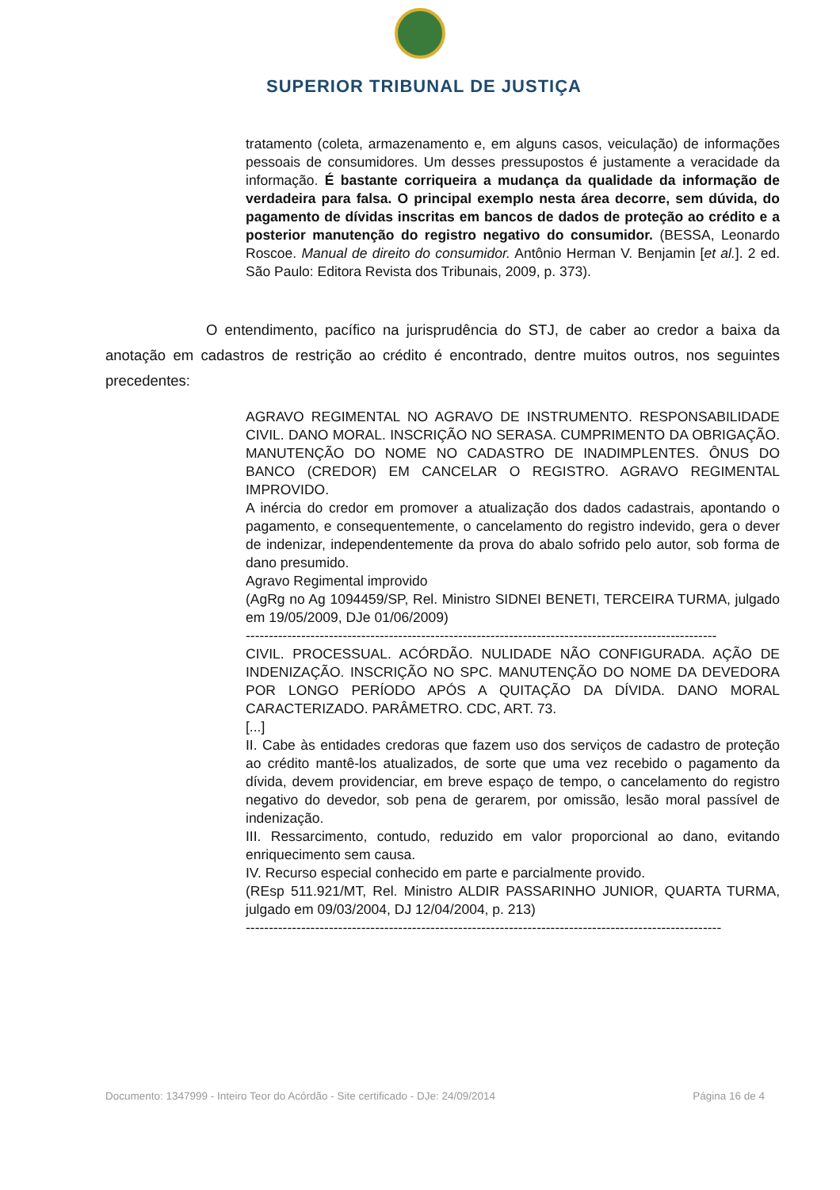SUPERIOR TRIBUNAL DE JUSTIÇA
tratamento (coleta, armazenamento e, em alguns casos, veiculação) de informações pessoais de consumidores. Um desses pressupostos é justamente a veracidade da informação. É bastante corriqueira a mudança da qualidade da informação de verdadeira para falsa. O principal exemplo nesta área decorre, sem dúvida, do pagamento de dívidas inscritas em bancos de dados de proteção ao crédito e a posterior manutenção do registro negativo do consumidor. (BESSA, Leonardo Roscoe. Manual de direito do consumidor. Antônio Herman V. Benjamin [et al.]. 2 ed. São Paulo: Editora Revista dos Tribunais, 2009, p. 373).
O entendimento, pacífico na jurisprudência do STJ, de caber ao credor a baixa da anotação em cadastros de restrição ao crédito é encontrado, dentre muitos outros, nos seguintes precedentes:
AGRAVO REGIMENTAL NO AGRAVO DE INSTRUMENTO. RESPONSABILIDADE CIVIL. DANO MORAL. INSCRIÇÃO NO SERASA. CUMPRIMENTO DA OBRIGAÇÃO. MANUTENÇÃO DO NOME NO CADASTRO DE INADIMPLENTES. ÔNUS DO BANCO (CREDOR) EM CANCELAR O REGISTRO. AGRAVO REGIMENTAL IMPROVIDO.
A inércia do credor em promover a atualização dos dados cadastrais, apontando o pagamento, e consequentemente, o cancelamento do registro indevido, gera o dever de indenizar, independentemente da prova do abalo sofrido pelo autor, sob forma de dano presumido.
Agravo Regimental improvido
(AgRg no Ag 1094459/SP, Rel. Ministro SIDNEI BENETI, TERCEIRA TURMA, julgado em 19/05/2009, DJe 01/06/2009)
------------------------------------------------------------------------------------------------------
CIVIL. PROCESSUAL. ACÓRDÃO. NULIDADE NÃO CONFIGURADA. AÇÃO DE INDENIZAÇÃO. INSCRIÇÃO NO SPC. MANUTENÇÃO DO NOME DA DEVEDORA POR LONGO PERÍODO APÓS A QUITAÇÃO DA DÍVIDA. DANO MORAL CARACTERIZADO. PARÂMETRO. CDC, ART. 73.
[...]
II. Cabe às entidades credoras que fazem uso dos serviços de cadastro de proteção ao crédito mantê-los atualizados, de sorte que uma vez recebido o pagamento da dívida, devem providenciar, em breve espaço de tempo, o cancelamento do registro negativo do devedor, sob pena de gerarem, por omissão, lesão moral passível de indenização.
III. Ressarcimento, contudo, reduzido em valor proporcional ao dano, evitando enriquecimento sem causa.
IV. Recurso especial conhecido em parte e parcialmente provido.
(REsp 511.921/MT, Rel. Ministro ALDIR PASSARINHO JUNIOR, QUARTA TURMA, julgado em 09/03/2004, DJ 12/04/2004, p. 213)
-------------------------------------------------------------------------------------------------------
Documento: 1347999 - Inteiro Teor do Acórdão - Site certificado - DJe: 24/09/2014 Página 16 de 4